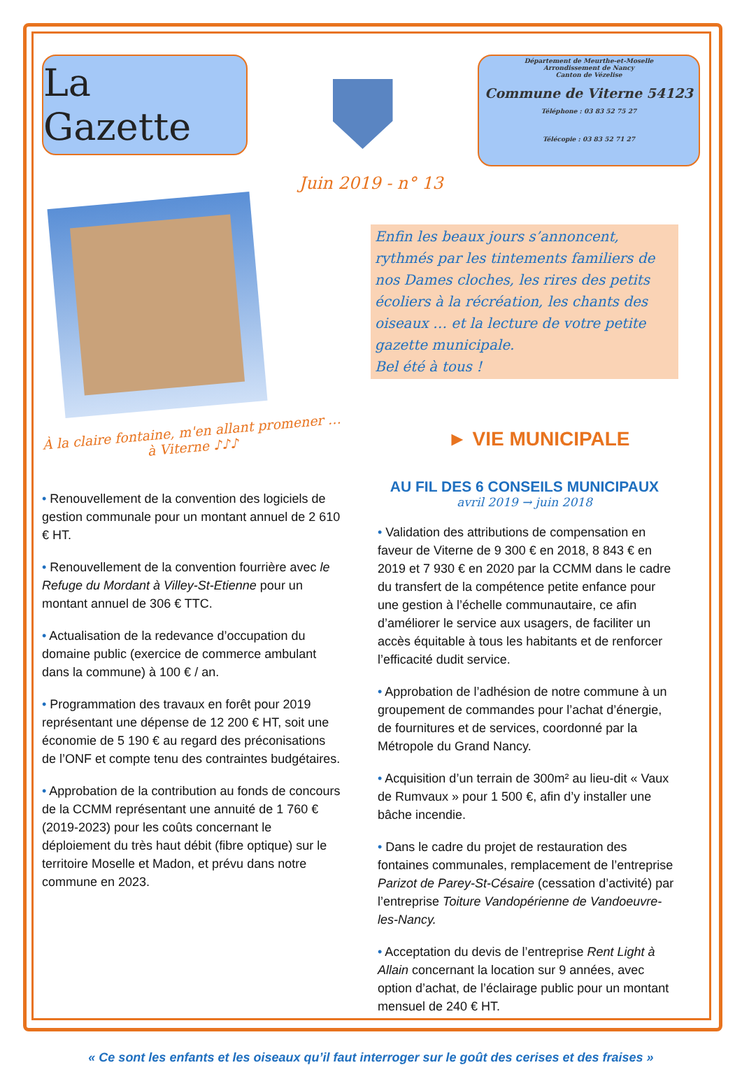La Gazette
Département de Meurthe-et-Moselle
Arrondissement de Nancy
Canton de Vézelise
Commune de Viterne 54123
Téléphone : 03 83 52 75 27
Télécopie : 03 83 52 71 27
Juin 2019 - n° 13
À la claire fontaine, m'en allant promener … à Viterne ♪♪♪
• Renouvellement de la convention des logiciels de gestion communale pour un montant annuel de 2 610 € HT.
• Renouvellement de la convention fourrière avec le Refuge du Mordant à Villey-St-Etienne pour un montant annuel de 306 € TTC.
• Actualisation de la redevance d’occupation du domaine public (exercice de commerce ambulant dans la commune) à 100 € / an.
• Programmation des travaux en forêt pour 2019 représentant une dépense de 12 200 € HT, soit une économie de 5 190 € au regard des préconisations de l’ONF et compte tenu des contraintes budgétaires.
• Approbation de la contribution au fonds de concours de la CCMM représentant une annuité de 1 760 € (2019-2023) pour les coûts concernant le déploiement du très haut débit (fibre optique) sur le territoire Moselle et Madon, et prévu dans notre commune en 2023.
Enfin les beaux jours s’annoncent, rythmés par les tintements familiers de nos Dames cloches, les rires des petits écoliers à la récréation, les chants des oiseaux … et la lecture de votre petite gazette municipale.
Bel été à tous !
► VIE MUNICIPALE
AU FIL DES 6 CONSEILS MUNICIPAUX
avril 2019 → juin 2018
• Validation des attributions de compensation en faveur de Viterne de 9 300 € en 2018, 8 843 € en 2019 et 7 930 € en 2020 par la CCMM dans le cadre du transfert de la compétence petite enfance pour une gestion à l’échelle communautaire, ce afin d’améliorer le service aux usagers, de faciliter un accès équitable à tous les habitants et de renforcer l’efficacité dudit service.
• Approbation de l’adhésion de notre commune à un groupement de commandes pour l’achat d’énergie, de fournitures et de services, coordonné par la Métropole du Grand Nancy.
• Acquisition d’un terrain de 300m² au lieu-dit « Vaux de Rumvaux » pour 1 500 €, afin d’y installer une bâche incendie.
• Dans le cadre du projet de restauration des fontaines communales, remplacement de l’entreprise Parizot de Parey-St-Césaire (cessation d’activité) par l’entreprise Toiture Vandopérienne de Vandoeuvre-les-Nancy.
• Acceptation du devis de l’entreprise Rent Light à Allain concernant la location sur 9 années, avec option d’achat, de l’éclairage public pour un montant mensuel de 240 € HT.
« Ce sont les enfants et les oiseaux qu’il faut interroger sur le goût des cerises et des fraises »